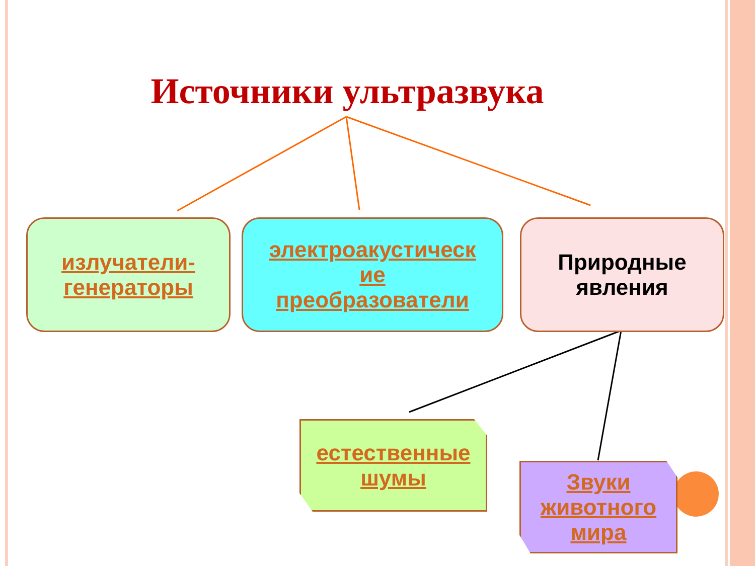Источники ультразвука
излучатели-
генераторы
электроакустическ
ие
преобразователи
Природные
явления
естественные
шумы
Звуки
животного
мира